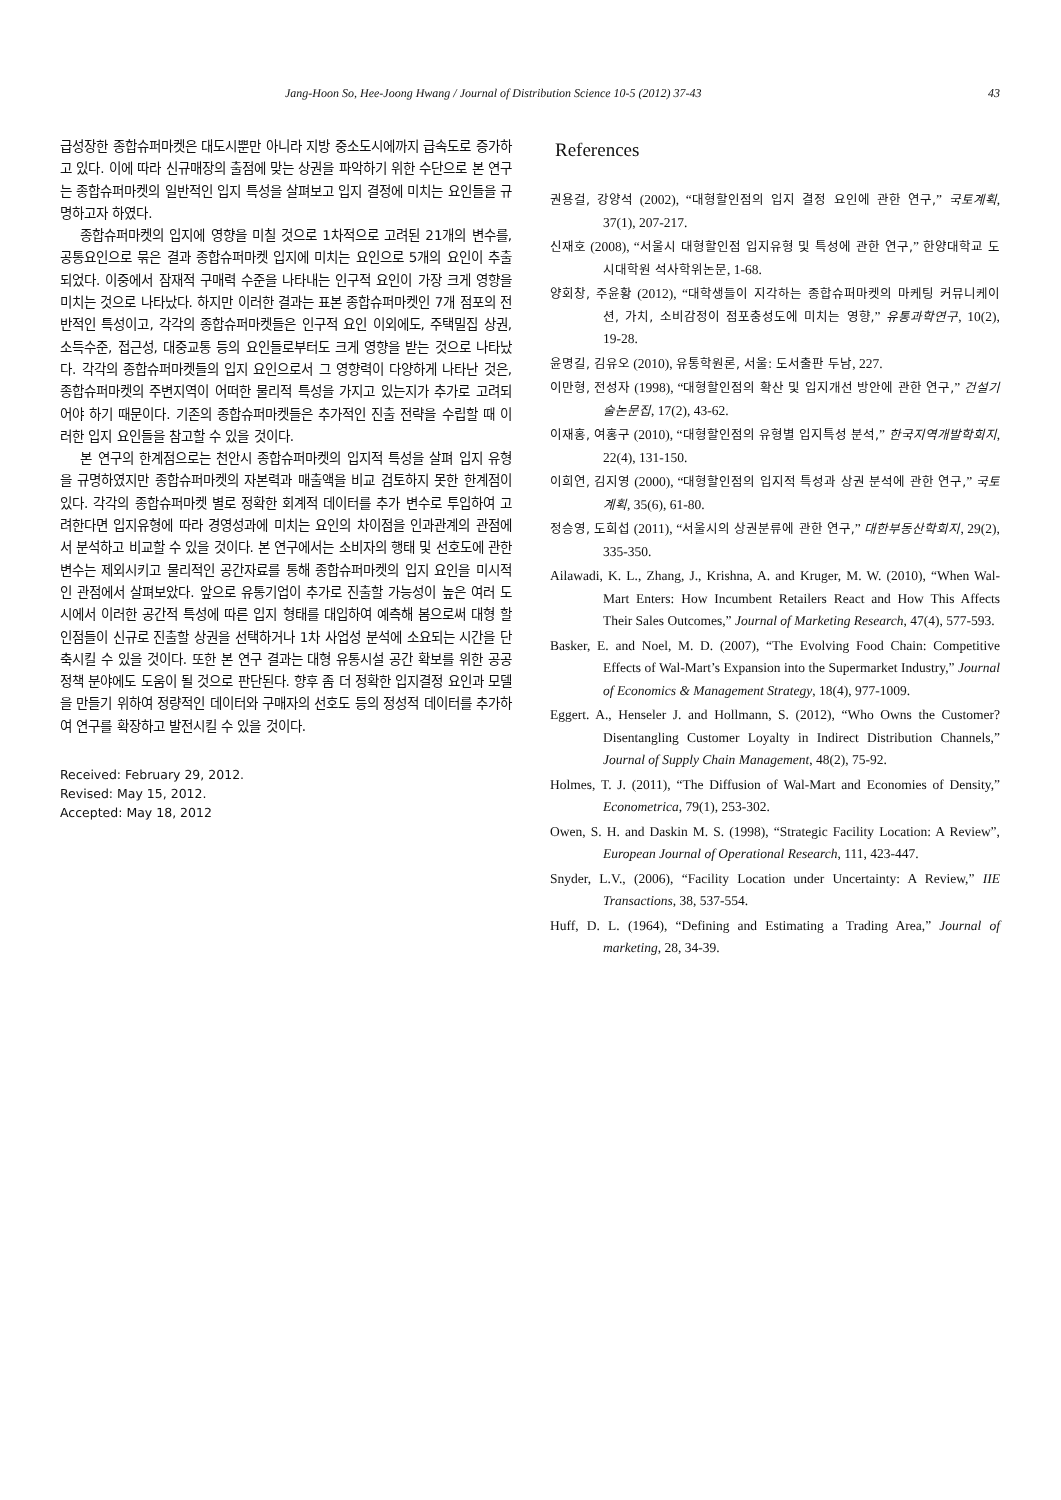Jang-Hoon So, Hee-Joong Hwang / Journal of Distribution Science 10-5 (2012) 37-43 43
급성장한 종합슈퍼마켓은 대도시뿐만 아니라 지방 중소도시에까지 급속도로 증가하고 있다. 이에 따라 신규매장의 출점에 맞는 상권을 파악하기 위한 수단으로 본 연구는 종합슈퍼마켓의 일반적인 입지 특성을 살펴보고 입지 결정에 미치는 요인들을 규명하고자 하였다.
종합슈퍼마켓의 입지에 영향을 미칠 것으로 1차적으로 고려된 21개의 변수를, 공통요인으로 묶은 결과 종합슈퍼마켓 입지에 미치는 요인으로 5개의 요인이 추출 되었다. 이중에서 잠재적 구매력 수준을 나타내는 인구적 요인이 가장 크게 영향을 미치는 것으로 나타났다. 하지만 이러한 결과는 표본 종합슈퍼마켓인 7개 점포의 전반적인 특성이고, 각각의 종합슈퍼마켓들은 인구적 요인 이외에도, 주택밀집 상권, 소득수준, 접근성, 대중교통 등의 요인들로부터도 크게 영향을 받는 것으로 나타났다. 각각의 종합슈퍼마켓들의 입지 요인으로서 그 영향력이 다양하게 나타난 것은, 종합슈퍼마켓의 주변지역이 어떠한 물리적 특성을 가지고 있는지가 추가로 고려되어야 하기 때문이다. 기존의 종합슈퍼마켓들은 추가적인 진출 전략을 수립할 때 이러한 입지 요인들을 참고할 수 있을 것이다.
본 연구의 한계점으로는 천안시 종합슈퍼마켓의 입지적 특성을 살펴 입지 유형을 규명하였지만 종합슈퍼마켓의 자본력과 매출액을 비교 검토하지 못한 한계점이 있다. 각각의 종합슈퍼마켓 별로 정확한 회계적 데이터를 추가 변수로 투입하여 고려한다면 입지유형에 따라 경영성과에 미치는 요인의 차이점을 인과관계의 관점에서 분석하고 비교할 수 있을 것이다. 본 연구에서는 소비자의 행태 및 선호도에 관한 변수는 제외시키고 물리적인 공간자료를 통해 종합슈퍼마켓의 입지 요인을 미시적인 관점에서 살펴보았다. 앞으로 유통기업이 추가로 진출할 가능성이 높은 여러 도시에서 이러한 공간적 특성에 따른 입지 형태를 대입하여 예측해 봄으로써 대형 할인점들이 신규로 진출할 상권을 선택하거나 1차 사업성 분석에 소요되는 시간을 단축시킬 수 있을 것이다. 또한 본 연구 결과는 대형 유통시설 공간 확보를 위한 공공정책 분야에도 도움이 될 것으로 판단된다. 향후 좀 더 정확한 입지결정 요인과 모델을 만들기 위하여 정량적인 데이터와 구매자의 선호도 등의 정성적 데이터를 추가하여 연구를 확장하고 발전시킬 수 있을 것이다.
Received: February 29, 2012.
Revised: May 15, 2012.
Accepted: May 18, 2012
References
권용걸, 강양석 (2002), “대형할인점의 입지 결정 요인에 관한 연구,” 국토계획, 37(1), 207-217.
신재호 (2008), “서울시 대형할인점 입지유형 및 특성에 관한 연구,” 한양대학교 도시대학원 석사학위논문, 1-68.
양회창, 주윤황 (2012), “대학생들이 지각하는 종합슈퍼마켓의 마케팅 커뮤니케이션, 가치, 소비감정이 점포충성도에 미치는 영향,” 유통과학연구, 10(2), 19-28.
윤명길, 김유오 (2010), 유통학원론, 서울: 도서출판 두남, 227.
이만형, 전성자 (1998), “대형할인점의 확산 및 입지개선 방안에 관한 연구,” 건설기술논문집, 17(2), 43-62.
이재홍, 여홍구 (2010), “대형할인점의 유형별 입지특성 분석,” 한국지역개발학회지, 22(4), 131-150.
이희연, 김지영 (2000), “대형할인점의 입지적 특성과 상권 분석에 관한 연구,” 국토계획, 35(6), 61-80.
정승영, 도희섭 (2011), “서울시의 상권분류에 관한 연구,” 대한부동산학회지, 29(2), 335-350.
Ailawadi, K. L., Zhang, J., Krishna, A. and Kruger, M. W. (2010), “When Wal-Mart Enters: How Incumbent Retailers React and How This Affects Their Sales Outcomes,” Journal of Marketing Research, 47(4), 577-593.
Basker, E. and Noel, M. D. (2007), “The Evolving Food Chain: Competitive Effects of Wal-Mart’s Expansion into the Supermarket Industry,” Journal of Economics & Management Strategy, 18(4), 977-1009.
Eggert. A., Henseler J. and Hollmann, S. (2012), “Who Owns the Customer? Disentangling Customer Loyalty in Indirect Distribution Channels,” Journal of Supply Chain Management, 48(2), 75-92.
Holmes, T. J. (2011), “The Diffusion of Wal-Mart and Economies of Density,” Econometrica, 79(1), 253-302.
Owen, S. H. and Daskin M. S. (1998), “Strategic Facility Location: A Review”, European Journal of Operational Research, 111, 423-447.
Snyder, L.V., (2006), “Facility Location under Uncertainty: A Review,” IIE Transactions, 38, 537-554.
Huff, D. L. (1964), “Defining and Estimating a Trading Area,” Journal of marketing, 28, 34-39.